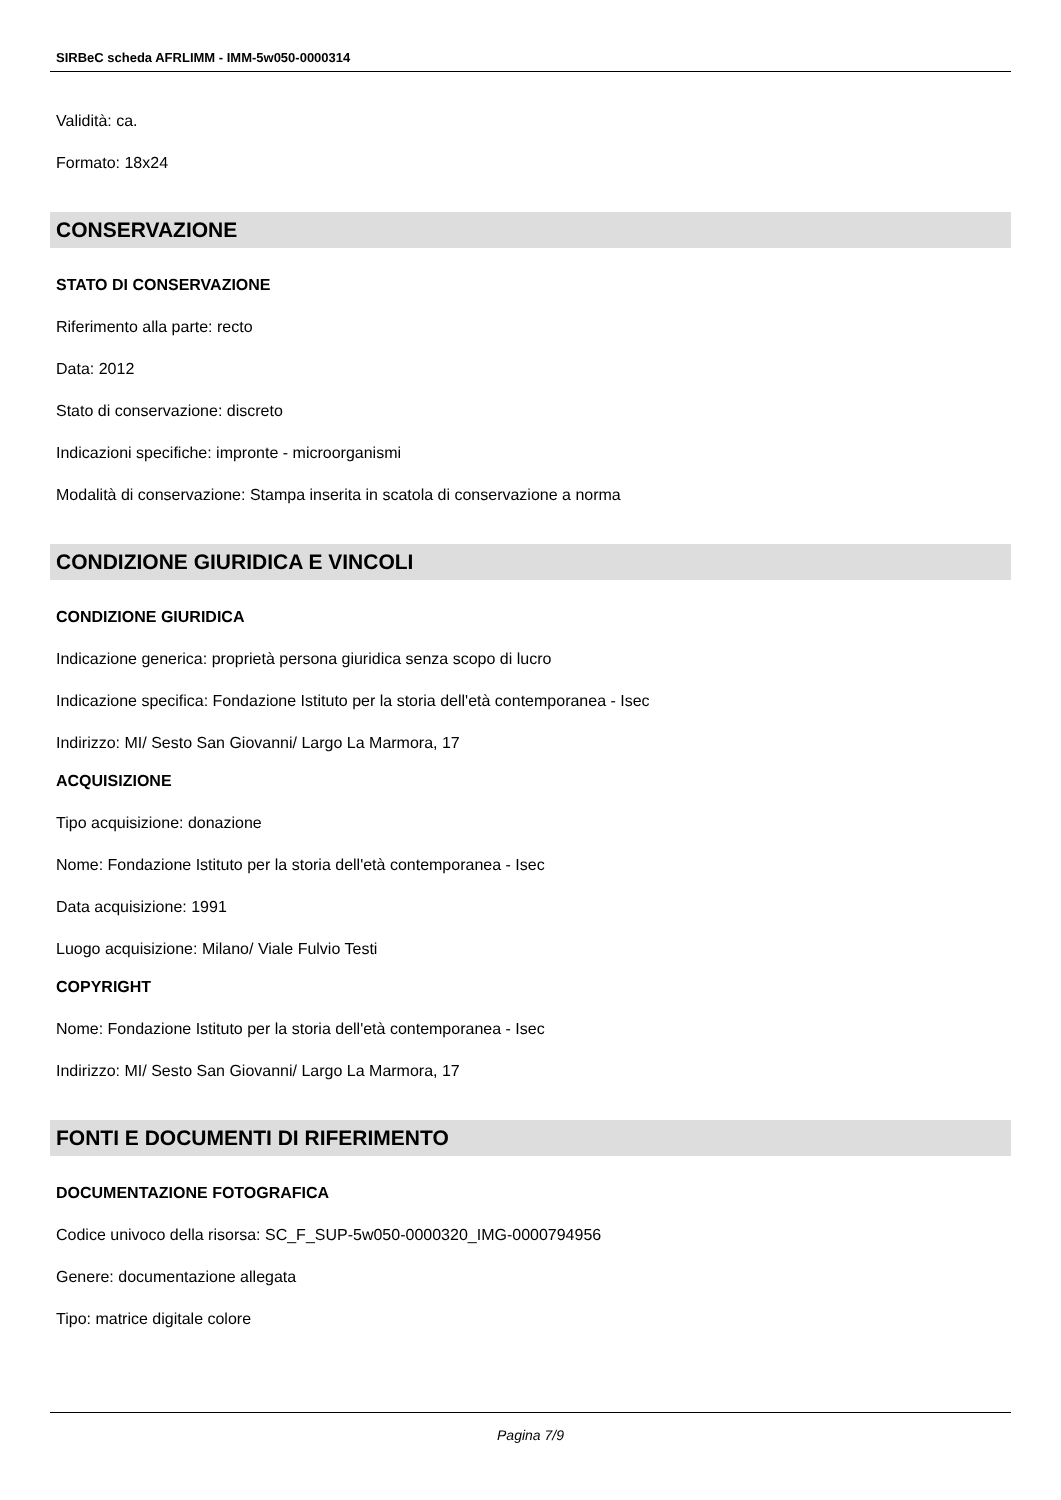SIRBeC scheda AFRLIMM - IMM-5w050-0000314
Validità: ca.
Formato: 18x24
CONSERVAZIONE
STATO DI CONSERVAZIONE
Riferimento alla parte: recto
Data: 2012
Stato di conservazione: discreto
Indicazioni specifiche: impronte - microorganismi
Modalità di conservazione: Stampa inserita in scatola di conservazione a norma
CONDIZIONE GIURIDICA E VINCOLI
CONDIZIONE GIURIDICA
Indicazione generica: proprietà persona giuridica senza scopo di lucro
Indicazione specifica: Fondazione Istituto per la storia dell'età contemporanea - Isec
Indirizzo: MI/ Sesto San Giovanni/ Largo La Marmora, 17
ACQUISIZIONE
Tipo acquisizione: donazione
Nome: Fondazione Istituto per la storia dell'età contemporanea - Isec
Data acquisizione: 1991
Luogo acquisizione: Milano/ Viale Fulvio Testi
COPYRIGHT
Nome: Fondazione Istituto per la storia dell'età contemporanea - Isec
Indirizzo: MI/ Sesto San Giovanni/ Largo La Marmora, 17
FONTI E DOCUMENTI DI RIFERIMENTO
DOCUMENTAZIONE FOTOGRAFICA
Codice univoco della risorsa: SC_F_SUP-5w050-0000320_IMG-0000794956
Genere: documentazione allegata
Tipo: matrice digitale colore
Pagina 7/9